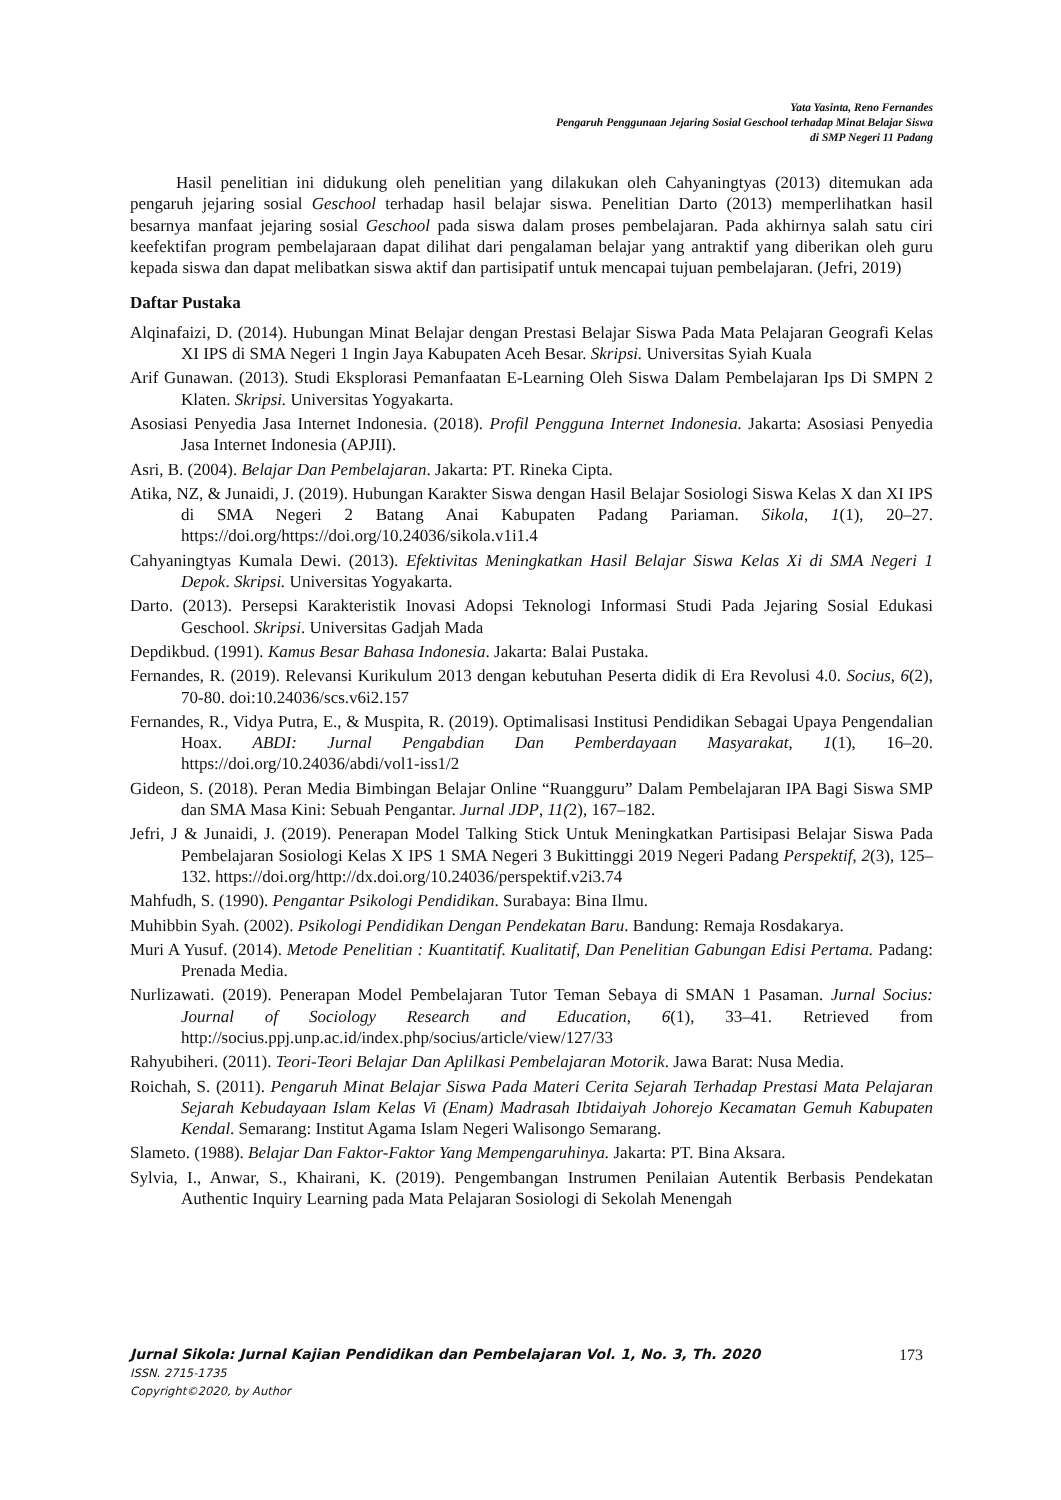Yata Yasinta, Reno Fernandes
Pengaruh Penggunaan Jejaring Sosial Geschool terhadap Minat Belajar Siswa
di SMP Negeri 11 Padang
Hasil penelitian ini didukung oleh penelitian yang dilakukan oleh Cahyaningtyas (2013) ditemukan ada pengaruh jejaring sosial Geschool terhadap hasil belajar siswa. Penelitian Darto (2013) memperlihatkan hasil besarnya manfaat jejaring sosial Geschool pada siswa dalam proses pembelajaran. Pada akhirnya salah satu ciri keefektifan program pembelajaraan dapat dilihat dari pengalaman belajar yang antraktif yang diberikan oleh guru kepada siswa dan dapat melibatkan siswa aktif dan partisipatif untuk mencapai tujuan pembelajaran. (Jefri, 2019)
Daftar Pustaka
Alqinafaizi, D. (2014). Hubungan Minat Belajar dengan Prestasi Belajar Siswa Pada Mata Pelajaran Geografi Kelas XI IPS di SMA Negeri 1 Ingin Jaya Kabupaten Aceh Besar. Skripsi. Universitas Syiah Kuala
Arif Gunawan. (2013). Studi Eksplorasi Pemanfaatan E-Learning Oleh Siswa Dalam Pembelajaran Ips Di SMPN 2 Klaten. Skripsi. Universitas Yogyakarta.
Asosiasi Penyedia Jasa Internet Indonesia. (2018). Profil Pengguna Internet Indonesia. Jakarta: Asosiasi Penyedia Jasa Internet Indonesia (APJII).
Asri, B. (2004). Belajar Dan Pembelajaran. Jakarta: PT. Rineka Cipta.
Atika, NZ, & Junaidi, J. (2019). Hubungan Karakter Siswa dengan Hasil Belajar Sosiologi Siswa Kelas X dan XI IPS di SMA Negeri 2 Batang Anai Kabupaten Padang Pariaman. Sikola, 1(1), 20–27. https://doi.org/https://doi.org/10.24036/sikola.v1i1.4
Cahyaningtyas Kumala Dewi. (2013). Efektivitas Meningkatkan Hasil Belajar Siswa Kelas Xi di SMA Negeri 1 Depok. Skripsi. Universitas Yogyakarta.
Darto. (2013). Persepsi Karakteristik Inovasi Adopsi Teknologi Informasi Studi Pada Jejaring Sosial Edukasi Geschool. Skripsi. Universitas Gadjah Mada
Depdikbud. (1991). Kamus Besar Bahasa Indonesia. Jakarta: Balai Pustaka.
Fernandes, R. (2019). Relevansi Kurikulum 2013 dengan kebutuhan Peserta didik di Era Revolusi 4.0. Socius, 6(2), 70-80. doi:10.24036/scs.v6i2.157
Fernandes, R., Vidya Putra, E., & Muspita, R. (2019). Optimalisasi Institusi Pendidikan Sebagai Upaya Pengendalian Hoax. ABDI: Jurnal Pengabdian Dan Pemberdayaan Masyarakat, 1(1), 16–20. https://doi.org/10.24036/abdi/vol1-iss1/2
Gideon, S. (2018). Peran Media Bimbingan Belajar Online “Ruangguru” Dalam Pembelajaran IPA Bagi Siswa SMP dan SMA Masa Kini: Sebuah Pengantar. Jurnal JDP, 11(2), 167–182.
Jefri, J & Junaidi, J. (2019). Penerapan Model Talking Stick Untuk Meningkatkan Partisipasi Belajar Siswa Pada Pembelajaran Sosiologi Kelas X IPS 1 SMA Negeri 3 Bukittinggi 2019 Negeri Padang Perspektif, 2(3), 125–132. https://doi.org/http://dx.doi.org/10.24036/perspektif.v2i3.74
Mahfudh, S. (1990). Pengantar Psikologi Pendidikan. Surabaya: Bina Ilmu.
Muhibbin Syah. (2002). Psikologi Pendidikan Dengan Pendekatan Baru. Bandung: Remaja Rosdakarya.
Muri A Yusuf. (2014). Metode Penelitian : Kuantitatif. Kualitatif, Dan Penelitian Gabungan Edisi Pertama. Padang: Prenada Media.
Nurlizawati. (2019). Penerapan Model Pembelajaran Tutor Teman Sebaya di SMAN 1 Pasaman. Jurnal Socius: Journal of Sociology Research and Education, 6(1), 33–41. Retrieved from http://socius.ppj.unp.ac.id/index.php/socius/article/view/127/33
Rahyubiheri. (2011). Teori-Teori Belajar Dan Aplilkasi Pembelajaran Motorik. Jawa Barat: Nusa Media.
Roichah, S. (2011). Pengaruh Minat Belajar Siswa Pada Materi Cerita Sejarah Terhadap Prestasi Mata Pelajaran Sejarah Kebudayaan Islam Kelas Vi (Enam) Madrasah Ibtidaiyah Johorejo Kecamatan Gemuh Kabupaten Kendal. Semarang: Institut Agama Islam Negeri Walisongo Semarang.
Slameto. (1988). Belajar Dan Faktor-Faktor Yang Mempengaruhinya. Jakarta: PT. Bina Aksara.
Sylvia, I., Anwar, S., Khairani, K. (2019). Pengembangan Instrumen Penilaian Autentik Berbasis Pendekatan Authentic Inquiry Learning pada Mata Pelajaran Sosiologi di Sekolah Menengah
Jurnal Sikola: Jurnal Kajian Pendidikan dan Pembelajaran Vol. 1, No. 3, Th. 2020 173
ISSN. 2715-1735
Copyright©2020, by Author